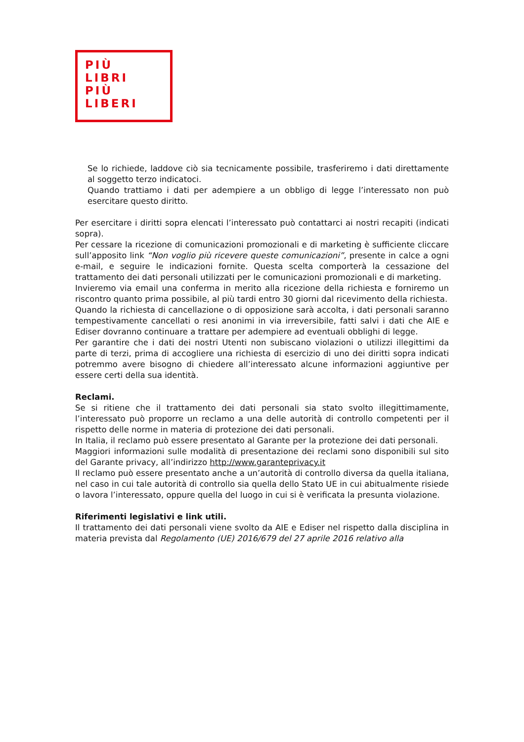PIÙ
LIBRI
PIÙ
LIBERI
Se lo richiede, laddove ciò sia tecnicamente possibile, trasferiremo i dati direttamente al soggetto terzo indicatoci.
Quando trattiamo i dati per adempiere a un obbligo di legge l’interessato non può esercitare questo diritto.
Per esercitare i diritti sopra elencati l’interessato può contattarci ai nostri recapiti (indicati sopra).
Per cessare la ricezione di comunicazioni promozionali e di marketing è sufficiente cliccare sull’apposito link “Non voglio più ricevere queste comunicazioni”, presente in calce a ogni e-mail, e seguire le indicazioni fornite. Questa scelta comporterà la cessazione del trattamento dei dati personali utilizzati per le comunicazioni promozionali e di marketing.
Invieremo via email una conferma in merito alla ricezione della richiesta e forniremo un riscontro quanto prima possibile, al più tardi entro 30 giorni dal ricevimento della richiesta.
Quando la richiesta di cancellazione o di opposizione sarà accolta, i dati personali saranno tempestivamente cancellati o resi anonimi in via irreversibile, fatti salvi i dati che AIE e Ediser dovranno continuare a trattare per adempiere ad eventuali obblighi di legge.
Per garantire che i dati dei nostri Utenti non subiscano violazioni o utilizzi illegittimi da parte di terzi, prima di accogliere una richiesta di esercizio di uno dei diritti sopra indicati potremmo avere bisogno di chiedere all’interessato alcune informazioni aggiuntive per essere certi della sua identità.
Reclami.
Se si ritiene che il trattamento dei dati personali sia stato svolto illegittimamente, l’interessato può proporre un reclamo a una delle autorità di controllo competenti per il rispetto delle norme in materia di protezione dei dati personali.
In Italia, il reclamo può essere presentato al Garante per la protezione dei dati personali.
Maggiori informazioni sulle modalità di presentazione dei reclami sono disponibili sul sito del Garante privacy, all’indirizzo http://www.garanteprivacy.it
Il reclamo può essere presentato anche a un’autorità di controllo diversa da quella italiana, nel caso in cui tale autorità di controllo sia quella dello Stato UE in cui abitualmente risiede o lavora l’interessato, oppure quella del luogo in cui si è verificata la presunta violazione.
Riferimenti legislativi e link utili.
Il trattamento dei dati personali viene svolto da AIE e Ediser nel rispetto dalla disciplina in materia prevista dal Regolamento (UE) 2016/679 del 27 aprile 2016 relativo alla